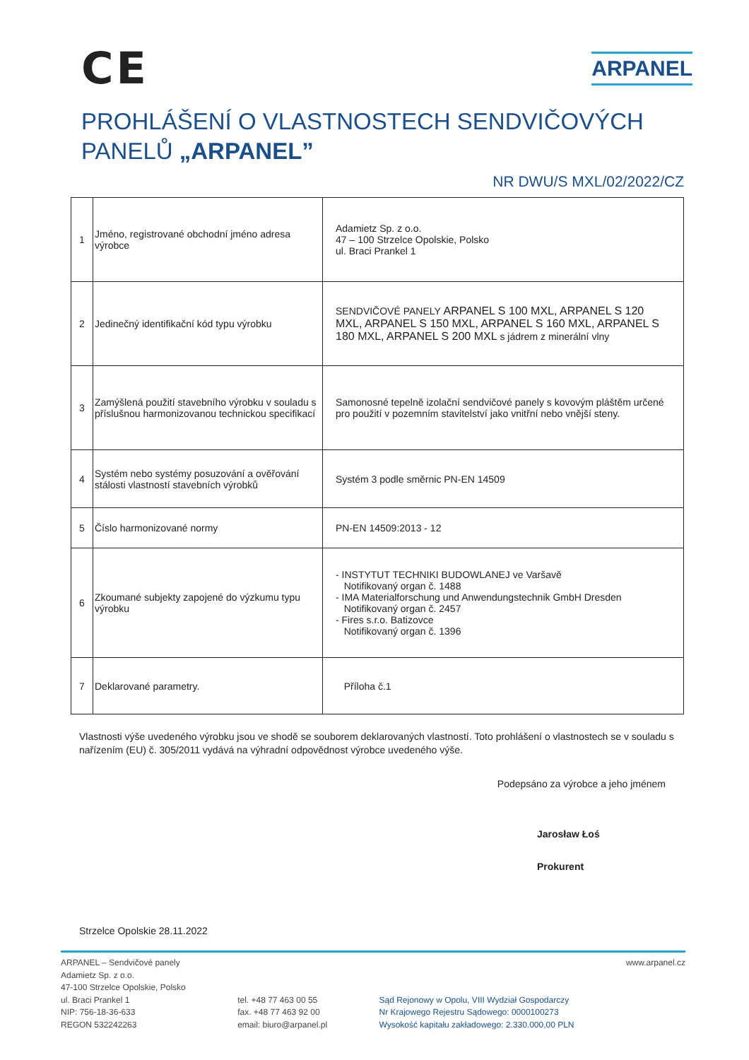CE
ARPANEL
PROHLÁŠENÍ O VLASTNOSTECH SENDVIČOVÝCH
PANELŮ „ARPANEL”
NR DWU/S MXL/02/2022/CZ
| 1 | Jméno, registrované obchodní jméno adresa výrobce | Adamietz Sp. z o.o. 47 – 100 Strzelce Opolskie, Polsko ul. Braci Prankel 1 |
| 2 | Jedinečný identifikační kód typu výrobku | SENDVIČOVÉ PANELY ARPANEL S 100 MXL, ARPANEL S 120 MXL, ARPANEL S 150 MXL, ARPANEL S 160 MXL, ARPANEL S 180 MXL, ARPANEL S 200 MXL s jádrem z minerální vlny |
| 3 | Zamýšlená použití stavebního výrobku v souladu s příslušnou harmonizovanou technickou specifikací | Samonosné tepelně izolační sendvičové panely s kovovým pláštěm určené pro použití v pozemním stavitelství jako vnitřní nebo vnější steny. |
| 4 | Systém nebo systémy posuzování a ověřování stálosti vlastností stavebních výrobků | Systém 3 podle směrnic PN-EN 14509 |
| 5 | Číslo harmonizované normy | PN-EN 14509:2013 - 12 |
| 6 | Zkoumané subjekty zapojené do výzkumu typu výrobku | - INSTYTUT TECHNIKI BUDOWLANEJ ve Varšavě Notifikovaný organ č. 1488 - IMA Materialforschung und Anwendungstechnik GmbH Dresden Notifikovaný organ č. 2457 - Fires s.r.o. Batizovce Notifikovaný organ č. 1396 |
| 7 | Deklarované parametry. | Příloha č.1 |
Vlastnosti výše uvedeného výrobku jsou ve shodě se souborem deklarovaných vlastností. Toto prohlášení o vlastnostech se v souladu s nařízením (EU) č. 305/2011 vydává na výhradní odpovědnost výrobce uvedeného výše.
Podepsáno za výrobce a jeho jménem
Jarosław Łoś
Prokurent
Strzelce Opolskie 28.11.2022
ARPANEL – Sendvičové panely
Adamietz Sp. z o.o.
47-100 Strzelce Opolskie, Polsko
ul. Braci Prankel 1
NIP: 756-18-36-633
REGON 532242263
tel. +48 77 463 00 55
fax. +48 77 463 92 00
email: biuro@arpanel.pl
Sąd Rejonowy w Opolu, VIII Wydział Gospodarczy
Nr Krajowego Rejestru Sądowego: 0000100273
Wysokość kapitału zakładowego: 2.330.000,00 PLN
www.arpanel.cz